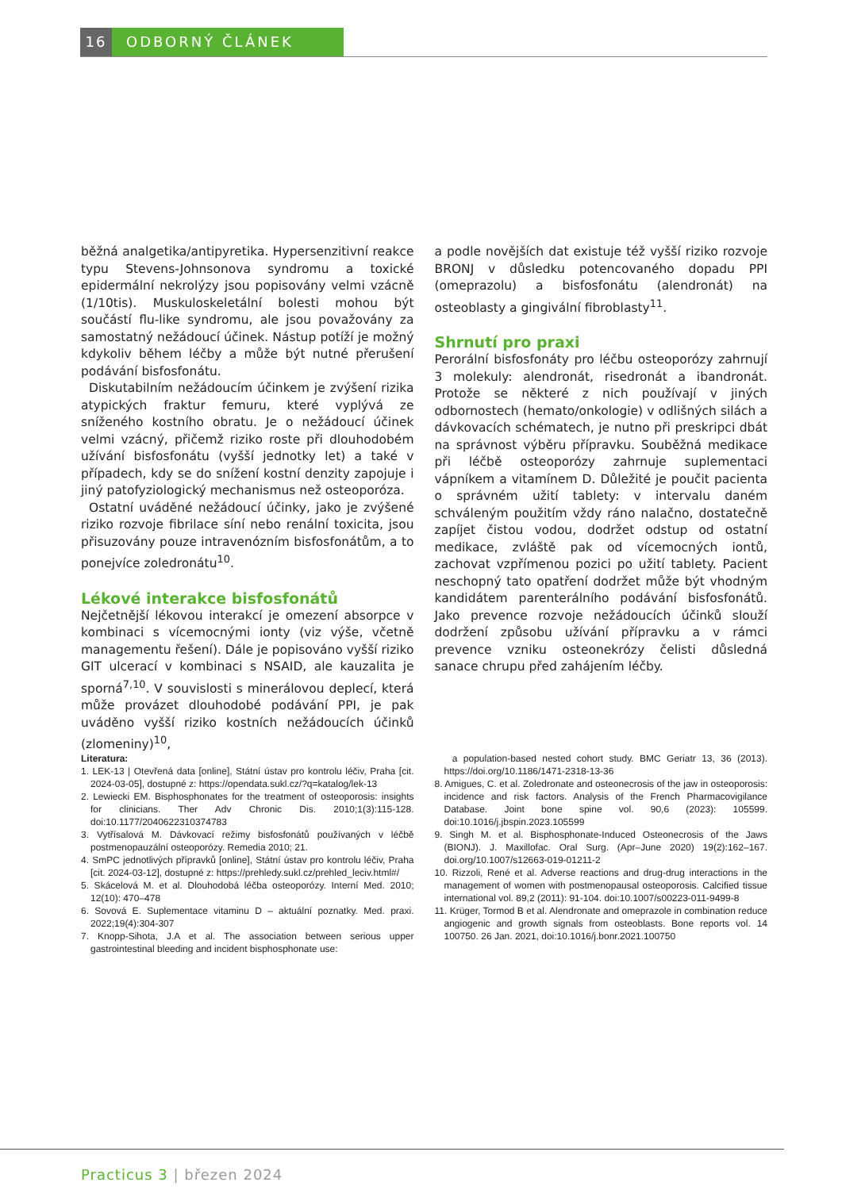16 ODBORNÝ ČLÁNEK
běžná analgetika/antipyretika. Hypersenzitivní reakce typu Stevens-Johnsonova syndromu a toxické epidermální nekrolýzy jsou popisovány velmi vzácně (1/10tis). Muskuloskeletální bolesti mohou být součástí flu-like syndromu, ale jsou považovány za samostatný nežádoucí účinek. Nástup potíží je možný kdykoliv během léčby a může být nutné přerušení podávání bisfosfonátu.
Diskutabilním nežádoucím účinkem je zvýšení rizika atypických fraktur femuru, které vyplývá ze sníženého kostního obratu. Je o nežádoucí účinek velmi vzácný, přičemž riziko roste při dlouhodobém užívání bisfosfonátu (vyšší jednotky let) a také v případech, kdy se do snížení kostní denzity zapojuje i jiný patofyziologický mechanismus než osteoporóza.
Ostatní uváděné nežádoucí účinky, jako je zvýšené riziko rozvoje fibrilace síní nebo renální toxicita, jsou přisuzovány pouze intravenózním bisfosfonátům, a to ponejvíce zoledronátu<sup>10</sup>.
Lékové interakce bisfosfonátů
Nejčetnější lékovou interakcí je omezení absorpce v kombinaci s vícemocnými ionty (viz výše, včetně managementu řešení). Dále je popisováno vyšší riziko GIT ulcerací v kombinaci s NSAID, ale kauzalita je sporná<sup>7,10</sup>. V souvislosti s minerálovou deplecí, která může provázet dlouhodobé podávání PPI, je pak uváděno vyšší riziko kostních nežádoucích účinků (zlomeniny)<sup>10</sup>,
a podle novějších dat existuje též vyšší riziko rozvoje BRONJ v důsledku potencovaného dopadu PPI (omeprazolu) a bisfosfonátu (alendronát) na osteoblasty a gingivální fibroblasty<sup>11</sup>.
Shrnutí pro praxi
Perorální bisfosfonáty pro léčbu osteoporózy zahrnují 3 molekuly: alendronát, risedronát a ibandronát. Protože se některé z nich používají v jiných odbornostech (hemato/onkologie) v odlišných silách a dávkovacích schématech, je nutno při preskripci dbát na správnost výběru přípravku. Souběžná medikace při léčbě osteoporózy zahrnuje suplementaci vápníkem a vitamínem D. Důležité je poučit pacienta o správném užití tablety: v intervalu daném schváleným použitím vždy ráno nalačno, dostatečně zapíjet čistou vodou, dodržet odstup od ostatní medikace, zvláště pak od vícemocných iontů, zachovat vzpřímenou pozici po užití tablety. Pacient neschopný tato opatření dodržet může být vhodným kandidátem parenterálního podávání bisfosfonátů. Jako prevence rozvoje nežádoucích účinků slouží dodržení způsobu užívání přípravku a v rámci prevence vzniku osteonekrózy čelisti důsledná sanace chrupu před zahájením léčby.
Literatura:
1. LEK-13 | Otevřená data [online], Státní ústav pro kontrolu léčiv, Praha [cit. 2024-03-05], dostupné z: https://opendata.sukl.cz/?q=katalog/lek-13
2. Lewiecki EM. Bisphosphonates for the treatment of osteoporosis: insights for clinicians. Ther Adv Chronic Dis. 2010;1(3):115-128. doi:10.1177/2040622310374783
3. Vytřísalová M. Dávkovací režimy bisfosfonátů používaných v léčbě postmenopauzální osteoporózy. Remedia 2010; 21.
4. SmPC jednotlivých přípravků [online], Státní ústav pro kontrolu léčiv, Praha [cit. 2024-03-12], dostupné z: https://prehledy.sukl.cz/prehled_leciv.html#/
5. Skácelová M. et al. Dlouhodobá léčba osteoporózy. Interní Med. 2010; 12(10): 470–478
6. Sovová E. Suplementace vitaminu D – aktuální poznatky. Med. praxi. 2022;19(4):304-307
7. Knopp-Sihota, J.A et al. The association between serious upper gastrointestinal bleeding and incident bisphosphonate use:
a population-based nested cohort study. BMC Geriatr 13, 36 (2013). https://doi.org/10.1186/1471-2318-13-36
8. Amigues, C. et al. Zoledronate and osteonecrosis of the jaw in osteoporosis: incidence and risk factors. Analysis of the French Pharmacovigilance Database. Joint bone spine vol. 90,6 (2023): 105599. doi:10.1016/j.jbspin.2023.105599
9. Singh M. et al. Bisphosphonate-Induced Osteonecrosis of the Jaws (BIONJ). J. Maxillofac. Oral Surg. (Apr–June 2020) 19(2):162–167. doi.org/10.1007/s12663-019-01211-2
10. Rizzoli, René et al. Adverse reactions and drug-drug interactions in the management of women with postmenopausal osteoporosis. Calcified tissue international vol. 89,2 (2011): 91-104. doi:10.1007/s00223-011-9499-8
11. Krüger, Tormod B et al. Alendronate and omeprazole in combination reduce angiogenic and growth signals from osteoblasts. Bone reports vol. 14 100750. 26 Jan. 2021, doi:10.1016/j.bonr.2021.100750
Practicus 3 | březen 2024